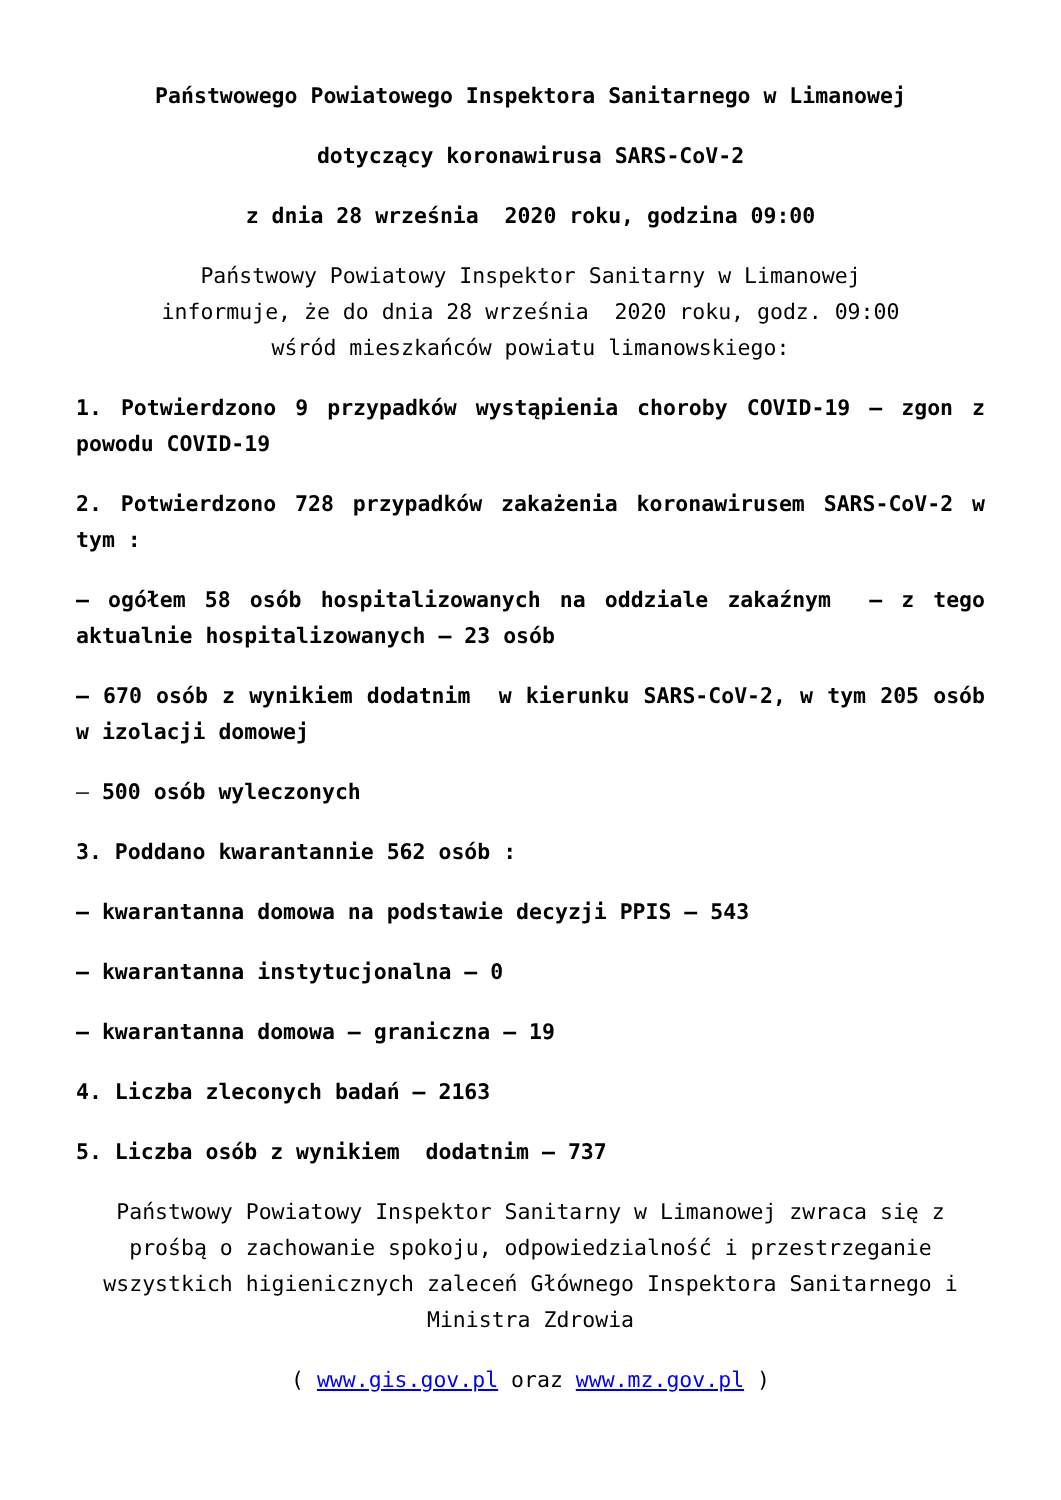Państwowego Powiatowego Inspektora Sanitarnego w Limanowej
dotyczący koronawirusa SARS-CoV-2
z dnia 28 września 2020 roku, godzina 09:00
Państwowy Powiatowy Inspektor Sanitarny w Limanowej
informuje, że do dnia 28 września 2020 roku, godz. 09:00
wśród mieszkańców powiatu limanowskiego:
1. Potwierdzono 9 przypadków wystąpienia choroby COVID-19 – zgon z powodu COVID-19
2. Potwierdzono 728 przypadków zakażenia koronawirusem SARS-CoV-2 w tym :
– ogółem 58 osób hospitalizowanych na oddziale zakaźnym – z tego aktualnie hospitalizowanych – 23 osób
– 670 osób z wynikiem dodatnim w kierunku SARS-CoV-2, w tym 205 osób w izolacji domowej
– 500 osób wyleczonych
3. Poddano kwarantannie 562 osób :
– kwarantanna domowa na podstawie decyzji PPIS – 543
– kwarantanna instytucjonalna – 0
– kwarantanna domowa – graniczna – 19
4. Liczba zleconych badań – 2163
5. Liczba osób z wynikiem dodatnim – 737
Państwowy Powiatowy Inspektor Sanitarny w Limanowej zwraca się z prośbą o zachowanie spokoju, odpowiedzialność i przestrzeganie wszystkich higienicznych zaleceń Głównego Inspektora Sanitarnego i Ministra Zdrowia
( www.gis.gov.pl oraz www.mz.gov.pl )